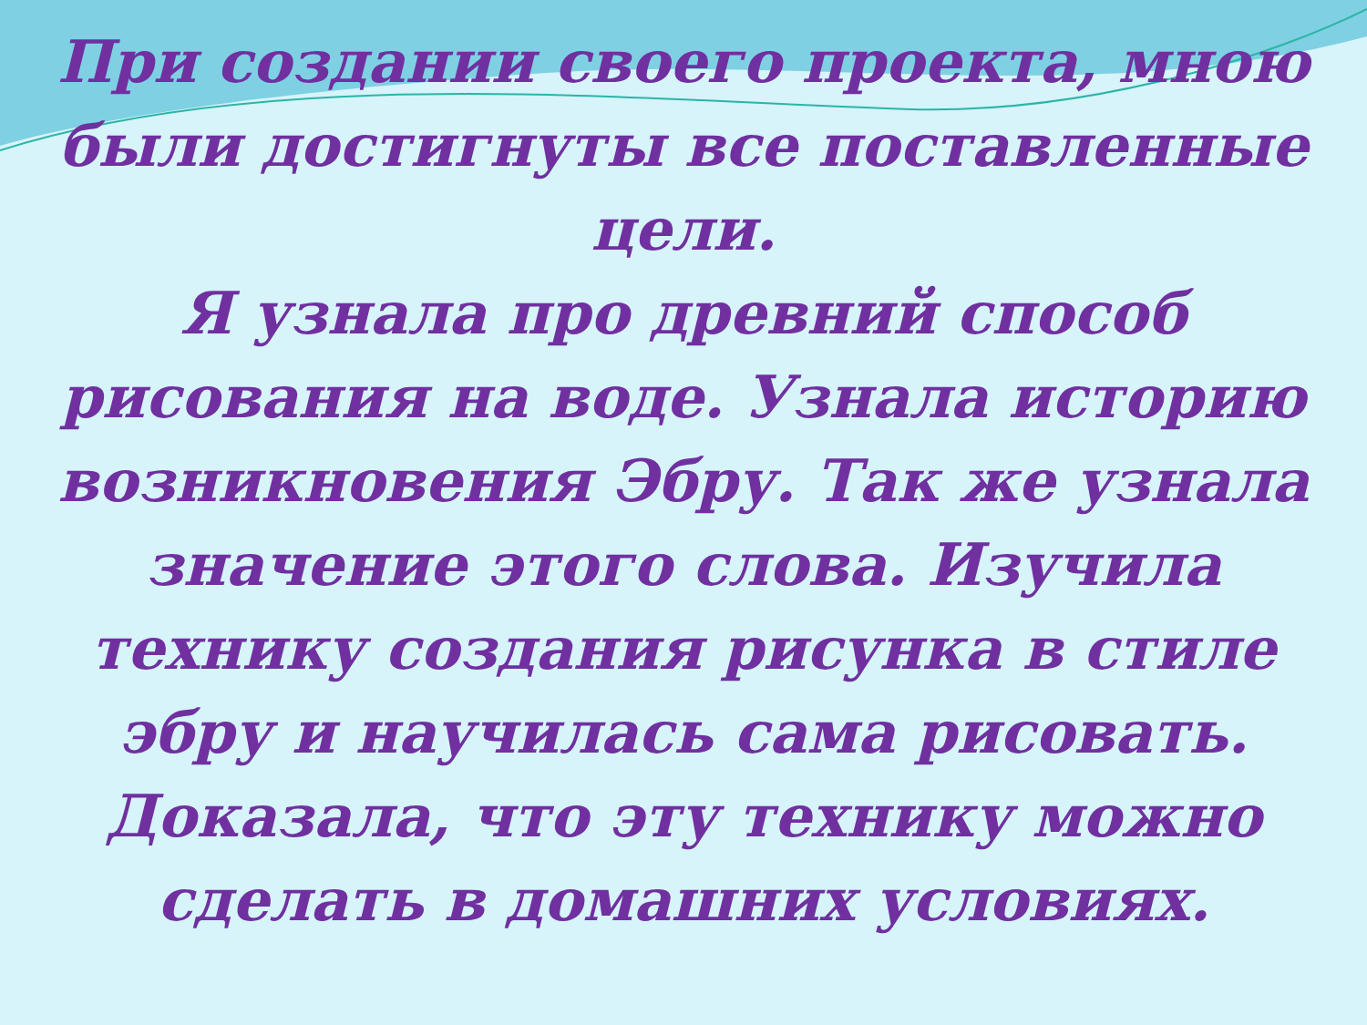При создании своего проекта, мною были достигнуты все поставленные цели.
Я узнала про древний способ рисования на воде. Узнала историю возникновения Эбру. Так же узнала значение этого слова. Изучила технику создания рисунка в стиле эбру и научилась сама рисовать. Доказала, что эту технику можно сделать в домашних условиях.